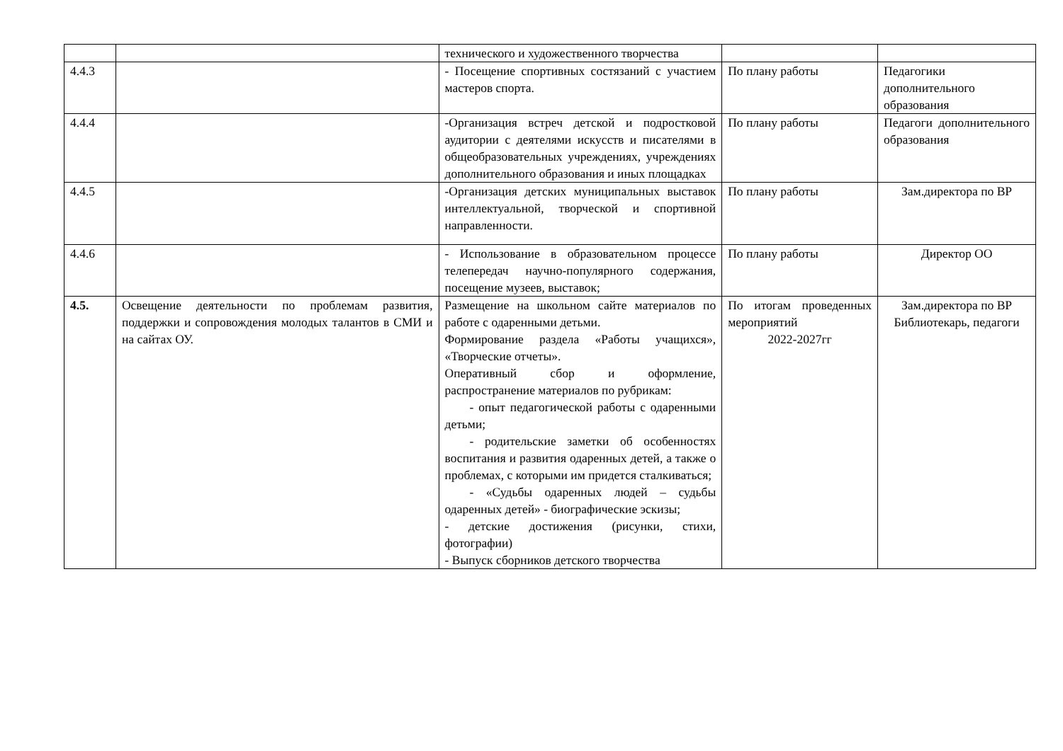| | | технического и художественного творчества | | |
| 4.4.3 | | - Посещение спортивных состязаний с участием мастеров спорта. | По плану работы | Педагогики дополнительного образования |
| 4.4.4 | | -Организация встреч детской и подростковой аудитории с деятелями искусств и писателями в общеобразовательных учреждениях, учреждениях дополнительного образования и иных площадках | По плану работы | Педагоги дополнительного образования |
| 4.4.5 | | -Организация детских муниципальных выставок интеллектуальной, творческой и спортивной направленности. | По плану работы | Зам.директора по ВР |
| 4.4.6 | | - Использование в образовательном процессе телепередач научно-популярного содержания, посещение музеев, выставок; | По плану работы | Директор ОО |
| 4.5. | Освещение деятельности по проблемам развития, поддержки и сопровождения молодых талантов в СМИ и на сайтах ОУ. | Размещение на школьном сайте материалов по работе с одаренными детьми. Формирование раздела «Работы учащихся», «Творческие отчеты». Оперативный сбор и оформление, распространение материалов по рубрикам: - опыт педагогической работы с одаренными детьми; - родительские заметки об особенностях воспитания и развития одаренных детей, а также о проблемах, с которыми им придется сталкиваться; - «Судьбы одаренных людей – судьбы одаренных детей» - биографические эскизы; - детские достижения (рисунки, стихи, фотографии) - Выпуск сборников детского творчества | По итогам проведенных мероприятий 2022-2027гг | Зам.директора по ВР Библиотекарь, педагоги |